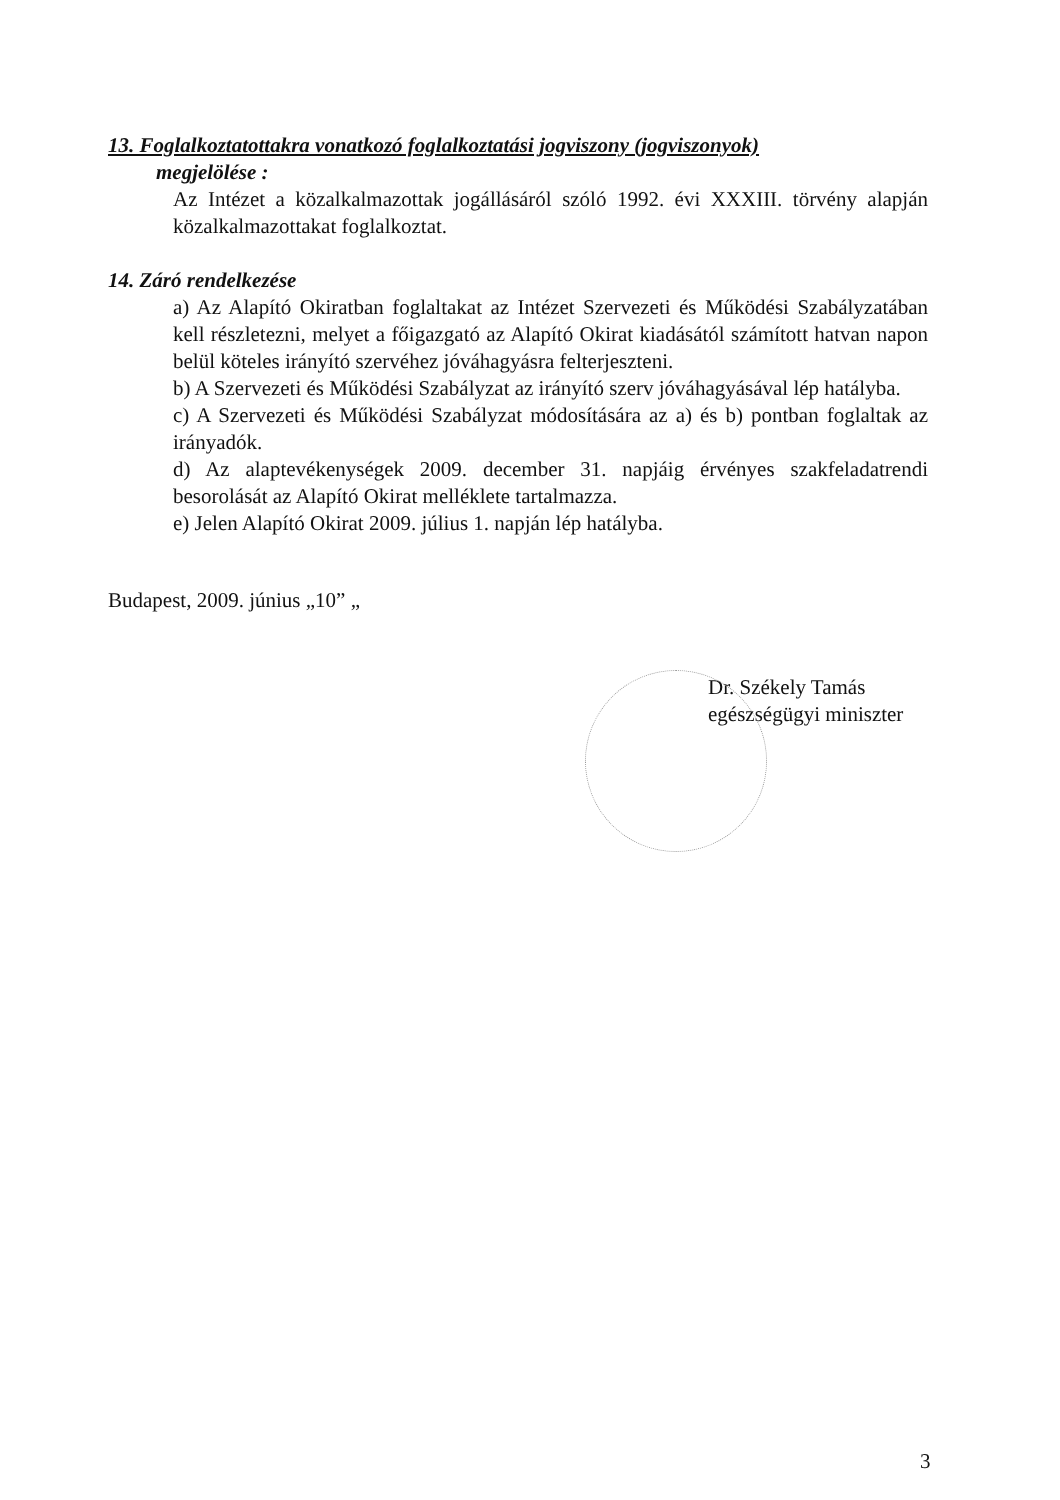13. Foglalkoztatottakra vonatkozó foglalkoztatási jogviszony (jogviszonyok)
megjelölése :
Az Intézet a közalkalmazottak jogállásáról szóló 1992. évi XXXIII. törvény alapján közalkalmazottakat foglalkoztat.
14. Záró rendelkezése
a) Az Alapító Okiratban foglaltakat az Intézet Szervezeti és Működési Szabályzatában kell részletezni, melyet a főigazgató az Alapító Okirat kiadásától számított hatvan napon belül köteles irányító szervéhez jóváhagyásra felterjeszteni.
b) A Szervezeti és Működési Szabályzat az irányító szerv jóváhagyásával lép hatályba.
c) A Szervezeti és Működési Szabályzat módosítására az a) és b) pontban foglaltak az irányadók.
d) Az alaptevékenységek 2009. december 31. napjáig érvényes szakfeladatrendi besorolását az Alapító Okirat melléklete tartalmazza.
e) Jelen Alapító Okirat 2009. július 1. napján lép hatályba.
Budapest, 2009. június „10” „
Dr. Székely Tamás
egészségügyi miniszter
3